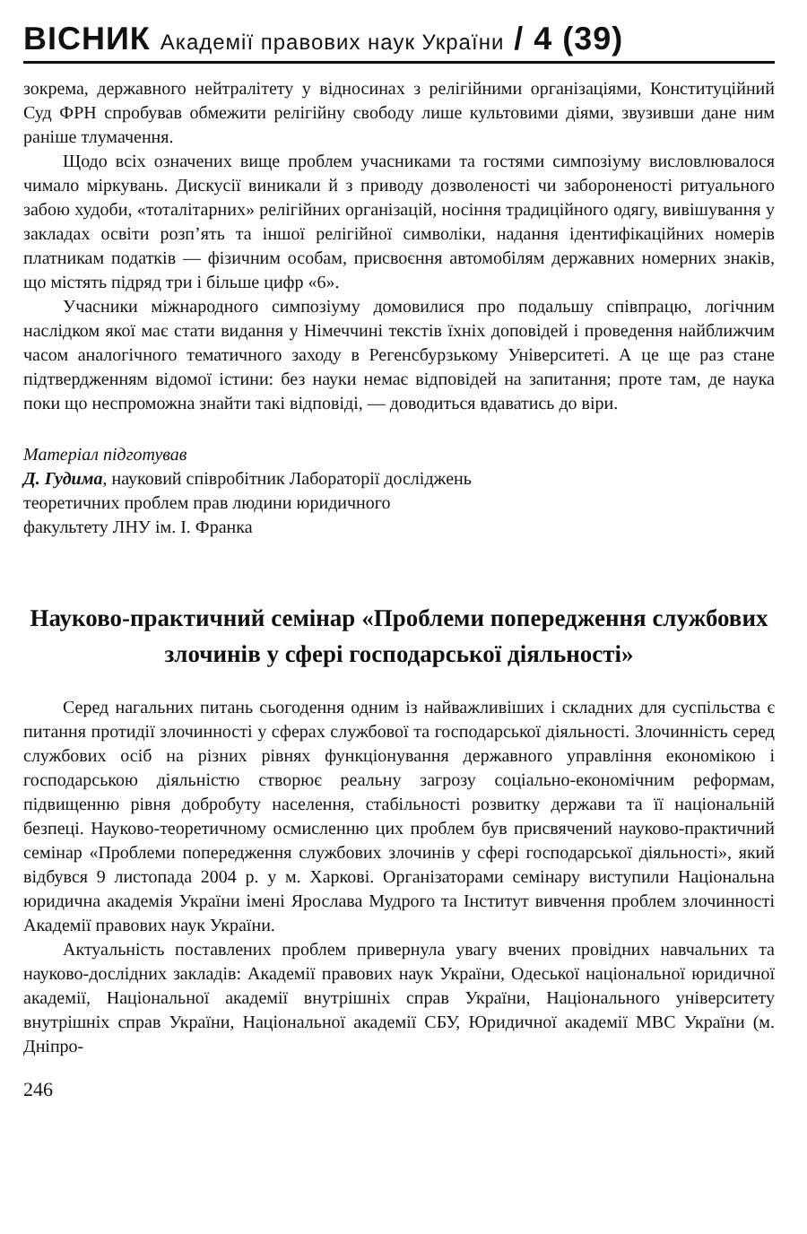ВІСНИК Академії правових наук України / 4 (39)
зокрема, державного нейтралітету у відносинах з релігійними організаціями, Конституційний Суд ФРН спробував обмежити релігійну свободу лише культовими діями, звузивши дане ним раніше тлумачення.
Щодо всіх означених вище проблем учасниками та гостями симпозіуму висловлювалося чимало міркувань. Дискусії виникали й з приводу дозволеності чи забороненості ритуального забою худоби, «тоталітарних» релігійних організацій, носіння традиційного одягу, вивішування у закладах освіти розп’ять та іншої релігійної символіки, надання ідентифікаційних номерів платникам податків — фізичним особам, присвоєння автомобілям державних номерних знаків, що містять підряд три і більше цифр «6».
Учасники міжнародного симпозіуму домовилися про подальшу співпрацю, логічним наслідком якої має стати видання у Німеччині текстів їхніх доповідей і проведення найближчим часом аналогічного тематичного заходу в Регенсбурзькому Університеті. А це ще раз стане підтвердженням відомої істини: без науки немає відповідей на запитання; проте там, де наука поки що неспроможна знайти такі відповіді, — доводиться вдаватись до віри.
Матеріал підготував
Д. Гудима, науковий співробітник Лабораторії досліджень
теоретичних проблем прав людини юридичного
факультету ЛНУ ім. І. Франка
Науково-практичний семінар «Проблеми попередження службових злочинів у сфері господарської діяльності»
Серед нагальних питань сьогодення одним із найважливіших і складних для суспільства є питання протидії злочинності у сферах службової та господарської діяльності. Злочинність серед службових осіб на різних рівнях функціонування державного управління економікою і господарською діяльністю створює реальну загрозу соціально-економічним реформам, підвищенню рівня добробуту населення, стабільності розвитку держави та її національній безпеці. Науково-теоретичному осмисленню цих проблем був присвячений науково-практичний семінар «Проблеми попередження службових злочинів у сфері господарської діяльності», який відбувся 9 листопада 2004 р. у м. Харкові. Організаторами семінару виступили Національна юридична академія України імені Ярослава Мудрого та Інститут вивчення проблем злочинності Академії правових наук України.
Актуальність поставлених проблем привернула увагу вчених провідних навчальних та науково-дослідних закладів: Академії правових наук України, Одеської національної юридичної академії, Національної академії внутрішніх справ України, Національного університету внутрішніх справ України, Національної академії СБУ, Юридичної академії МВС України (м. Дніпро-
246